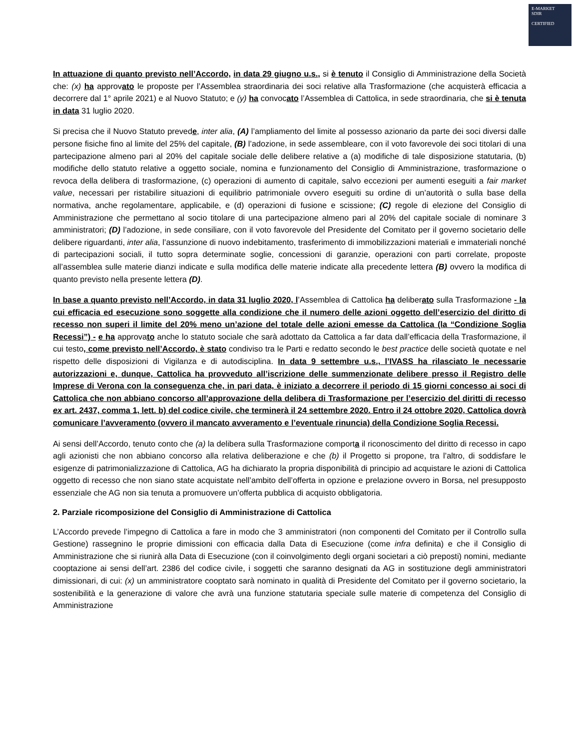E-MARKET
SDIR
CERTIFIED
In attuazione di quanto previsto nell’Accordo, in data 29 giugno u.s., si è tenuto il Consiglio di Amministrazione della Società che: (x) ha approvato le proposte per l’Assemblea straordinaria dei soci relative alla Trasformazione (che acquisterà efficacia a decorrere dal 1° aprile 2021) e al Nuovo Statuto; e (y) ha convocato l’Assemblea di Cattolica, in sede straordinaria, che si è tenuta in data 31 luglio 2020.
Si precisa che il Nuovo Statuto prevede, inter alia, (A) l’ampliamento del limite al possesso azionario da parte dei soci diversi dalle persone fisiche fino al limite del 25% del capitale, (B) l’adozione, in sede assembleare, con il voto favorevole dei soci titolari di una partecipazione almeno pari al 20% del capitale sociale delle delibere relative a (a) modifiche di tale disposizione statutaria, (b) modifiche dello statuto relative a oggetto sociale, nomina e funzionamento del Consiglio di Amministrazione, trasformazione o revoca della delibera di trasformazione, (c) operazioni di aumento di capitale, salvo eccezioni per aumenti eseguiti a fair market value, necessari per ristabilire situazioni di equilibrio patrimoniale ovvero eseguiti su ordine di un’autorità o sulla base della normativa, anche regolamentare, applicabile, e (d) operazioni di fusione e scissione; (C) regole di elezione del Consiglio di Amministrazione che permettano al socio titolare di una partecipazione almeno pari al 20% del capitale sociale di nominare 3 amministratori; (D) l’adozione, in sede consiliare, con il voto favorevole del Presidente del Comitato per il governo societario delle delibere riguardanti, inter alia, l’assunzione di nuovo indebitamento, trasferimento di immobilizzazioni materiali e immateriali nonché di partecipazioni sociali, il tutto sopra determinate soglie, concessioni di garanzie, operazioni con parti correlate, proposte all’assemblea sulle materie dianzi indicate e sulla modifica delle materie indicate alla precedente lettera (B) ovvero la modifica di quanto previsto nella presente lettera (D).
In base a quanto previsto nell’Accordo, in data 31 luglio 2020, l’Assemblea di Cattolica ha deliberato sulla Trasformazione - la cui efficacia ed esecuzione sono soggette alla condizione che il numero delle azioni oggetto dell’esercizio del diritto di recesso non superi il limite del 20% meno un’azione del totale delle azioni emesse da Cattolica (la “Condizione Soglia Recessi”) - e ha approvato anche lo statuto sociale che sarà adottato da Cattolica a far data dall’efficacia della Trasformazione, il cui testo, come previsto nell’Accordo, è stato condiviso tra le Parti e redatto secondo le best practice delle società quotate e nel rispetto delle disposizioni di Vigilanza e di autodisciplina. In data 9 settembre u.s., l’IVASS ha rilasciato le necessarie autorizzazioni e, dunque, Cattolica ha provveduto all’iscrizione delle summenzionate delibere presso il Registro delle Imprese di Verona con la conseguenza che, in pari data, è iniziato a decorrere il periodo di 15 giorni concesso ai soci di Cattolica che non abbiano concorso all’approvazione della delibera di Trasformazione per l’esercizio del diritti di recesso ex art. 2437, comma 1, lett. b) del codice civile, che terminerà il 24 settembre 2020. Entro il 24 ottobre 2020, Cattolica dovrà comunicare l’avveramento (ovvero il mancato avveramento e l’eventuale rinuncia) della Condizione Soglia Recessi.
Ai sensi dell’Accordo, tenuto conto che (a) la delibera sulla Trasformazione comporta il riconoscimento del diritto di recesso in capo agli azionisti che non abbiano concorso alla relativa deliberazione e che (b) il Progetto si propone, tra l’altro, di soddisfare le esigenze di patrimonializzazione di Cattolica, AG ha dichiarato la propria disponibilità di principio ad acquistare le azioni di Cattolica oggetto di recesso che non siano state acquistate nell’ambito dell’offerta in opzione e prelazione ovvero in Borsa, nel presupposto essenziale che AG non sia tenuta a promuovere un’offerta pubblica di acquisto obbligatoria.
2. Parziale ricomposizione del Consiglio di Amministrazione di Cattolica
L’Accordo prevede l’impegno di Cattolica a fare in modo che 3 amministratori (non componenti del Comitato per il Controllo sulla Gestione) rassegnino le proprie dimissioni con efficacia dalla Data di Esecuzione (come infra definita) e che il Consiglio di Amministrazione che si riunirà alla Data di Esecuzione (con il coinvolgimento degli organi societari a ciò preposti) nomini, mediante cooptazione ai sensi dell’art. 2386 del codice civile, i soggetti che saranno designati da AG in sostituzione degli amministratori dimissionari, di cui: (x) un amministratore cooptato sarà nominato in qualità di Presidente del Comitato per il governo societario, la sostenibilità e la generazione di valore che avrà una funzione statutaria speciale sulle materie di competenza del Consiglio di Amministrazione